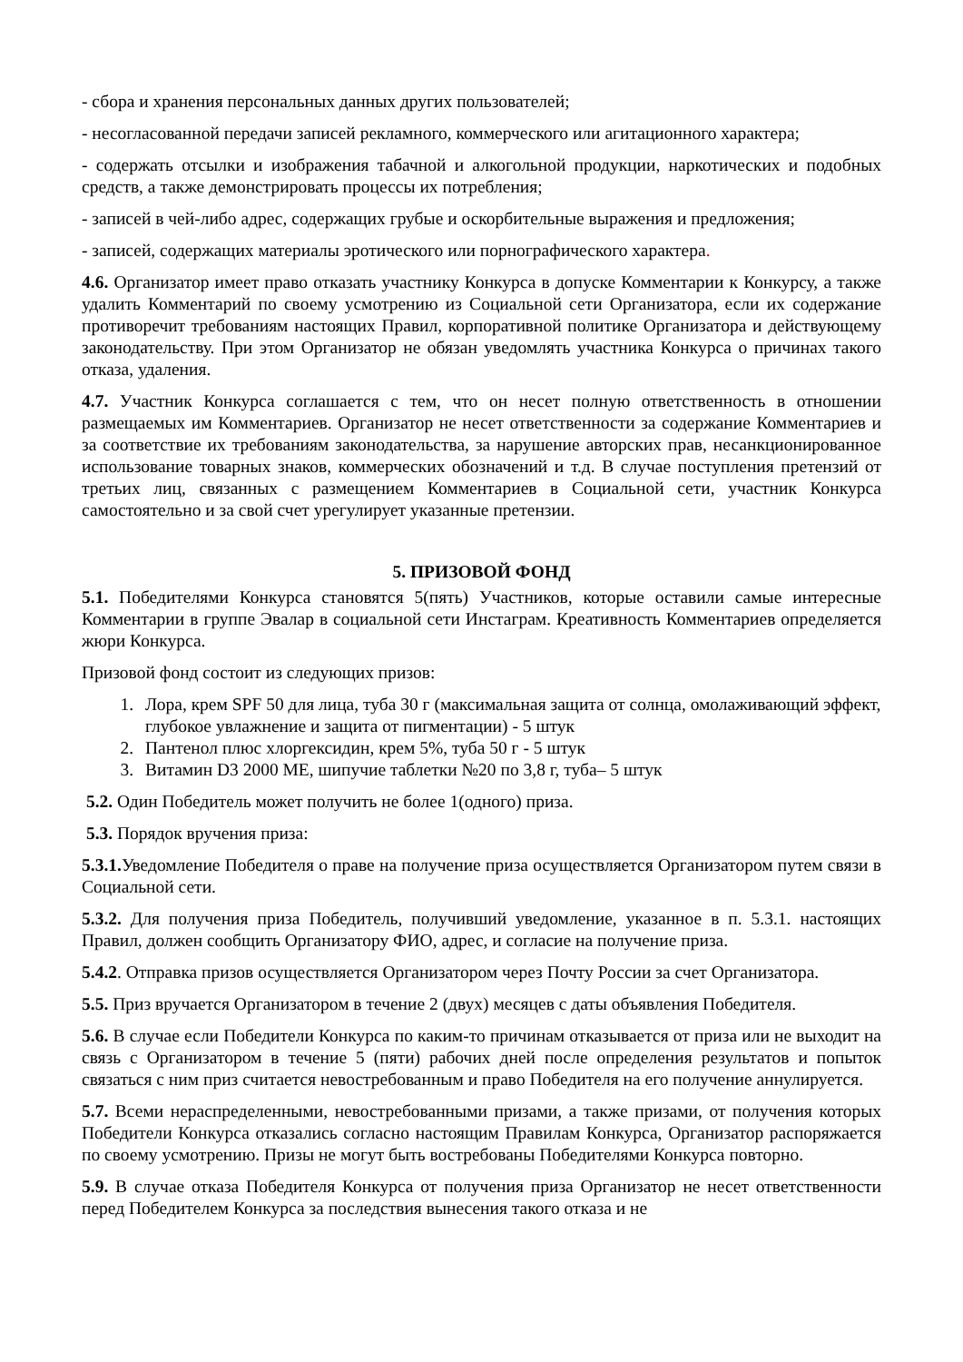- сбора и хранения персональных данных других пользователей;
- несогласованной передачи записей рекламного, коммерческого или агитационного характера;
- содержать отсылки и изображения табачной и алкогольной продукции, наркотических и подобных средств, а также демонстрировать процессы их потребления;
- записей в чей-либо адрес, содержащих грубые и оскорбительные выражения и предложения;
- записей, содержащих материалы эротического или порнографического характера.
4.6. Организатор имеет право отказать участнику Конкурса в допуске Комментарии к Конкурсу, а также удалить Комментарий по своему усмотрению из Социальной сети Организатора, если их содержание противоречит требованиям настоящих Правил, корпоративной политике Организатора и действующему законодательству. При этом Организатор не обязан уведомлять участника Конкурса о причинах такого отказа, удаления.
4.7. Участник Конкурса соглашается с тем, что он несет полную ответственность в отношении размещаемых им Комментариев. Организатор не несет ответственности за содержание Комментариев и за соответствие их требованиям законодательства, за нарушение авторских прав, несанкционированное использование товарных знаков, коммерческих обозначений и т.д. В случае поступления претензий от третьих лиц, связанных с размещением Комментариев в Социальной сети, участник Конкурса самостоятельно и за свой счет урегулирует указанные претензии.
5. ПРИЗОВОЙ ФОНД
5.1. Победителями Конкурса становятся 5(пять) Участников, которые оставили самые интересные Комментарии в группе Эвалар в социальной сети Инстаграм. Креативность Комментариев определяется жюри Конкурса.
Призовой фонд состоит из следующих призов:
1. Лора, крем SPF 50 для лица, туба 30 г (максимальная защита от солнца, омолаживающий эффект, глубокое увлажнение и защита от пигментации) - 5 штук
2. Пантенол плюс хлоргексидин, крем 5%, туба 50 г - 5 штук
3. Витамин D3 2000 МЕ, шипучие таблетки №20 по 3,8 г, туба– 5 штук
5.2. Один Победитель может получить не более 1(одного) приза.
5.3. Порядок вручения приза:
5.3.1. Уведомление Победителя о праве на получение приза осуществляется Организатором путем связи в Социальной сети.
5.3.2. Для получения приза Победитель, получивший уведомление, указанное в п. 5.3.1. настоящих Правил, должен сообщить Организатору ФИО, адрес, и согласие на получение приза.
5.4.2. Отправка призов осуществляется Организатором через Почту России за счет Организатора.
5.5. Приз вручается Организатором в течение 2 (двух) месяцев с даты объявления Победителя.
5.6. В случае если Победители Конкурса по каким-то причинам отказывается от приза или не выходит на связь с Организатором в течение 5 (пяти) рабочих дней после определения результатов и попыток связаться с ним приз считается невостребованным и право Победителя на его получение аннулируется.
5.7. Всеми нераспределенными, невостребованными призами, а также призами, от получения которых Победители Конкурса отказались согласно настоящим Правилам Конкурса, Организатор распоряжается по своему усмотрению. Призы не могут быть востребованы Победителями Конкурса повторно.
5.9. В случае отказа Победителя Конкурса от получения приза Организатор не несет ответственности перед Победителем Конкурса за последствия вынесения такого отказа и не